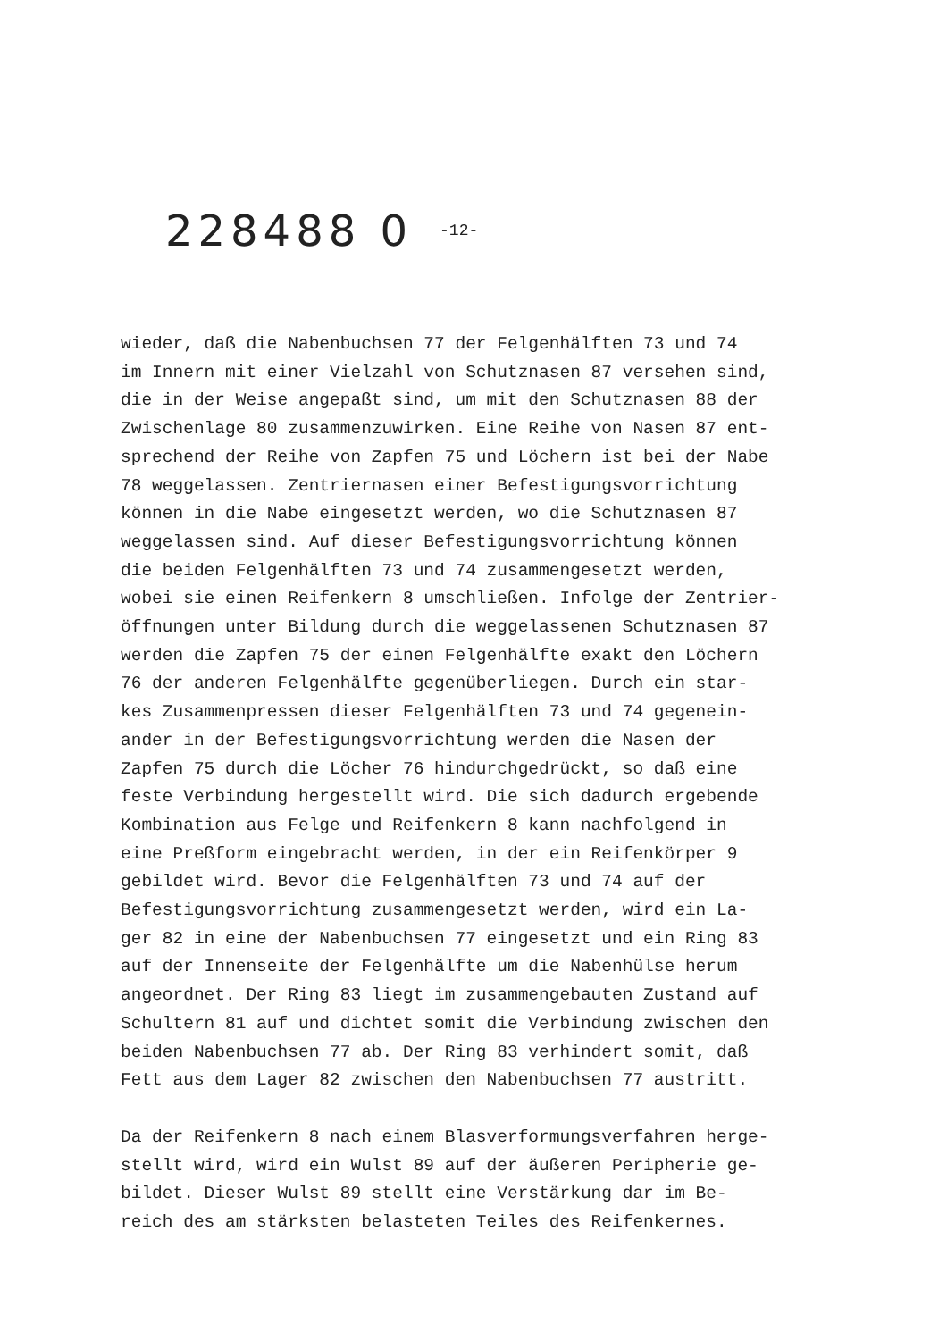228488 0 -12-
wieder, daß die Nabenbuchsen 77 der Felgenhälften 73 und 74
im Innern mit einer Vielzahl von Schutznasen 87 versehen sind,
die in der Weise angepaßt sind, um mit den Schutznasen 88 der
Zwischenlage 80 zusammenzuwirken. Eine Reihe von Nasen 87 ent-
sprechend der Reihe von Zapfen 75 und Löchern ist bei der Nabe
78 weggelassen. Zentriernasen einer Befestigungsvorrichtung
können in die Nabe eingesetzt werden, wo die Schutznasen 87
weggelassen sind. Auf dieser Befestigungsvorrichtung können
die beiden Felgenhälften 73 und 74 zusammengesetzt werden,
wobei sie einen Reifenkern 8 umschließen. Infolge der Zentrier-
öffnungen unter Bildung durch die weggelassenen Schutznasen 87
werden die Zapfen 75 der einen Felgenhälfte exakt den Löchern
76 der anderen Felgenhälfte gegenüberliegen. Durch ein star-
kes Zusammenpressen dieser Felgenhälften 73 und 74 gegenein-
ander in der Befestigungsvorrichtung werden die Nasen der
Zapfen 75 durch die Löcher 76 hindurchgedrückt, so daß eine
feste Verbindung hergestellt wird. Die sich dadurch ergebende
Kombination aus Felge und Reifenkern 8 kann nachfolgend in
eine Preßform eingebracht werden, in der ein Reifenkörper 9
gebildet wird. Bevor die Felgenhälften 73 und 74 auf der
Befestigungsvorrichtung zusammengesetzt werden, wird ein La-
ger 82 in eine der Nabenbuchsen 77 eingesetzt und ein Ring 83
auf der Innenseite der Felgenhälfte um die Nabenhülse herum
angeordnet. Der Ring 83 liegt im zusammengebauten Zustand auf
Schultern 81 auf und dichtet somit die Verbindung zwischen den
beiden Nabenbuchsen 77 ab. Der Ring 83 verhindert somit, daß
Fett aus dem Lager 82 zwischen den Nabenbuchsen 77 austritt.
Da der Reifenkern 8 nach einem Blasverformungsverfahren herge-
stellt wird, wird ein Wulst 89 auf der äußeren Peripherie ge-
bildet. Dieser Wulst 89 stellt eine Verstärkung dar im Be-
reich des am stärksten belasteten Teiles des Reifenkernes.